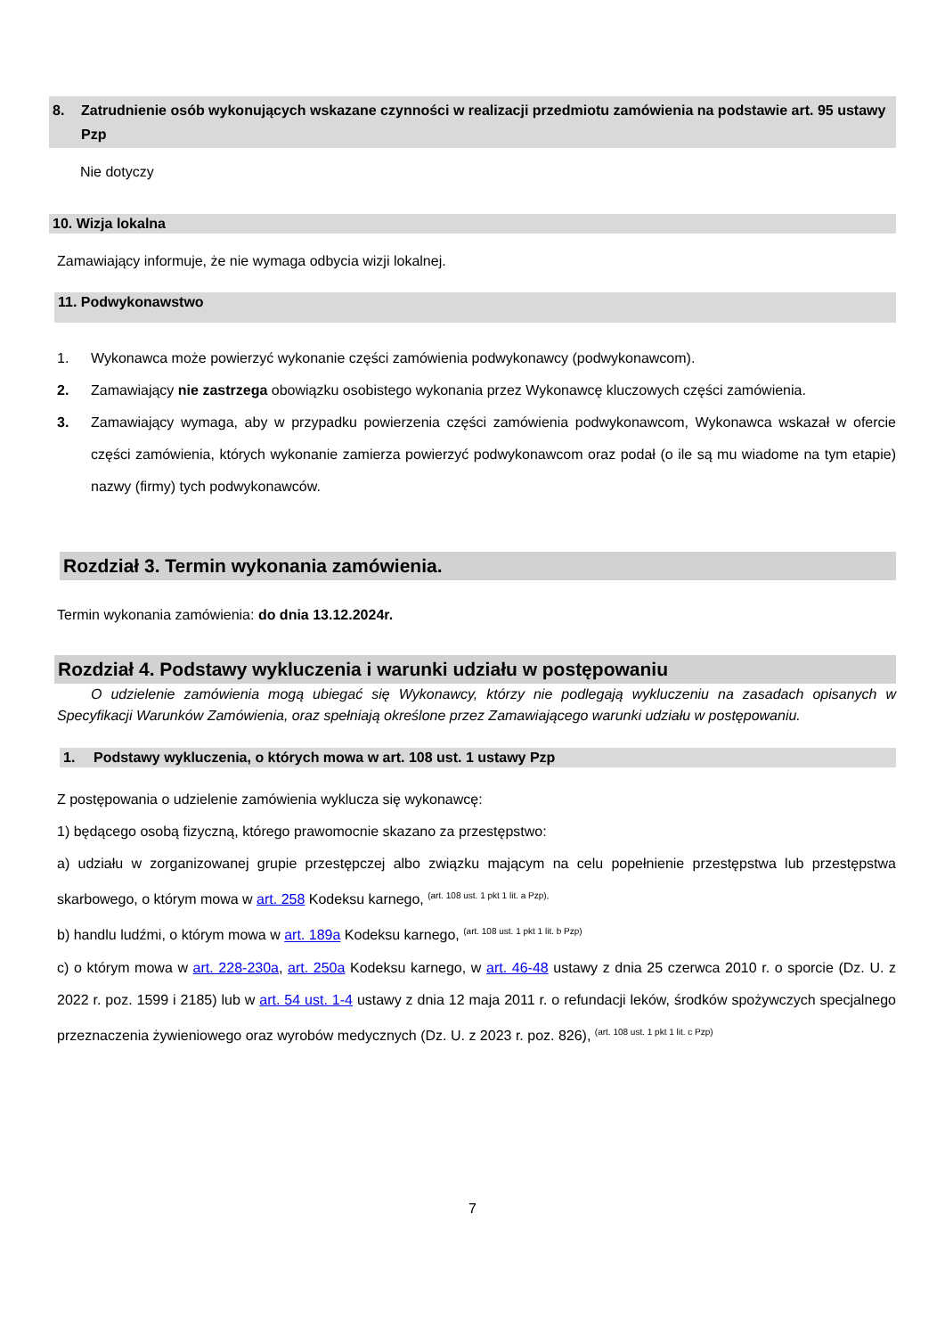8. Zatrudnienie osób wykonujących wskazane czynności w realizacji przedmiotu zamówienia na podstawie art. 95 ustawy Pzp
Nie dotyczy
10. Wizja lokalna
Zamawiający informuje, że nie wymaga odbycia wizji lokalnej.
11. Podwykonawstwo
1. Wykonawca może powierzyć wykonanie części zamówienia podwykonawcy (podwykonawcom).
2. Zamawiający nie zastrzega obowiązku osobistego wykonania przez Wykonawcę kluczowych części zamówienia.
3. Zamawiający wymaga, aby w przypadku powierzenia części zamówienia podwykonawcom, Wykonawca wskazał w ofercie części zamówienia, których wykonanie zamierza powierzyć podwykonawcom oraz podał (o ile są mu wiadome na tym etapie) nazwy (firmy) tych podwykonawców.
Rozdział 3. Termin wykonania zamówienia.
Termin wykonania zamówienia: do dnia 13.12.2024r.
Rozdział 4. Podstawy wykluczenia i warunki udziału w postępowaniu
O udzielenie zamówienia mogą ubiegać się Wykonawcy, którzy nie podlegają wykluczeniu na zasadach opisanych w Specyfikacji Warunków Zamówienia, oraz spełniają określone przez Zamawiającego warunki udziału w postępowaniu.
1. Podstawy wykluczenia, o których mowa w art. 108 ust. 1 ustawy Pzp
Z postępowania o udzielenie zamówienia wyklucza się wykonawcę:
1) będącego osobą fizyczną, którego prawomocnie skazano za przestępstwo:
a) udziału w zorganizowanej grupie przestępczej albo związku mającym na celu popełnienie przestępstwa lub przestępstwa skarbowego, o którym mowa w art. 258 Kodeksu karnego, <sup>(art. 108 ust. 1 pkt 1 lit. a Pzp),</sup>
b) handlu ludźmi, o którym mowa w art. 189a Kodeksu karnego, <sup>(art. 108 ust. 1 pkt 1 lit. b Pzp)</sup>
c) o którym mowa w art. 228-230a, art. 250a Kodeksu karnego, w art. 46-48 ustawy z dnia 25 czerwca 2010 r. o sporcie (Dz. U. z 2022 r. poz. 1599 i 2185) lub w art. 54 ust. 1-4 ustawy z dnia 12 maja 2011 r. o refundacji leków, środków spożywczych specjalnego przeznaczenia żywieniowego oraz wyrobów medycznych (Dz. U. z 2023 r. poz. 826), <sup>(art. 108 ust. 1 pkt 1 lit. c Pzp)</sup>
7